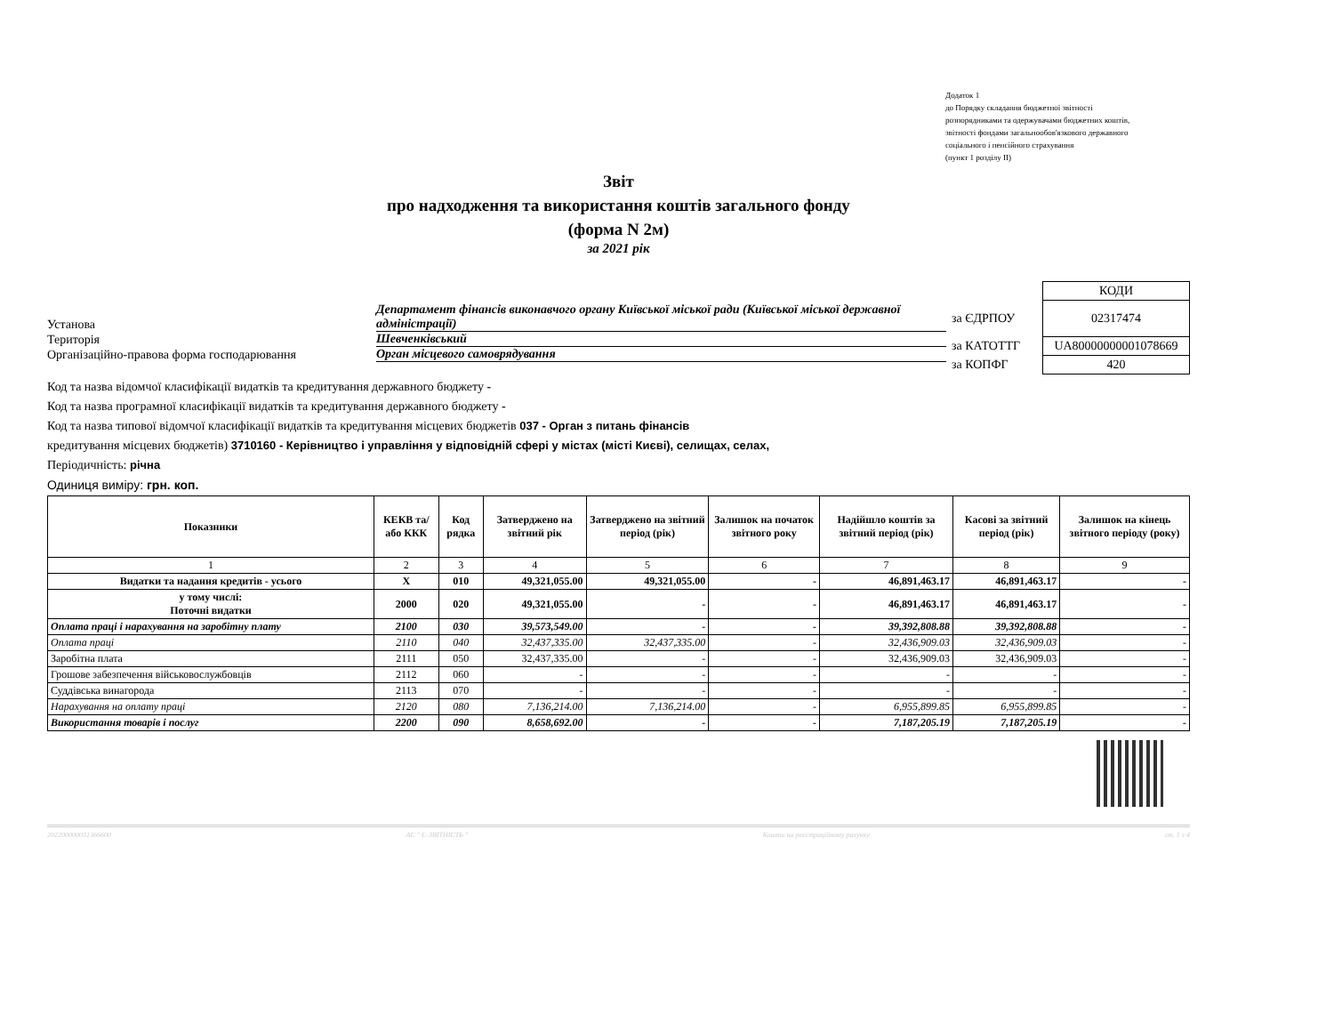Додаток 1
до Порядку складання бюджетної звітності
розпорядниками та одержувачами бюджетних коштів,
звітності фондами загальнообов'язкового державного
соціального і пенсійного страхування
(пункт 1 розділу ІІ)
Звіт
про надходження та використання коштів загального фонду
(форма N 2м)
за 2021 рік
Установа
Департамент фінансів виконавчого органу Київської міської ради (Київської міської державної адміністрації)
Територія
Шевченківський
Організаційно-правова форма господарювання
Орган місцевого самоврядування
| | КОДИ |
| за ЄДРПОУ | 02317474 |
| за КАТОТТГ | UA80000000001078669 |
| за КОПФГ | 420 |
Код та назва відомчої класифікації видатків та кредитування державного бюджету -
Код та назва програмної класифікації видатків та кредитування державного бюджету -
Код та назва типової відомчої класифікації видатків та кредитування місцевих бюджетів 037 - Орган з питань фінансів
кредитування місцевих бюджетів) 3710160 - Керівництво і управління у відповідній сфері у містах (місті Києві), селищах, селах,
Періодичність: річна
Одиниця виміру: грн. коп.
| Показники | КЕКВ та/або ККК | Код рядка | Затверджено на звітний рік | Затверджено на звітний період (рік) | Залишок на початок звітного року | Надійшло коштів за звітний період (рік) | Касові за звітний період (рік) | Залишок на кінець звітного періоду (року) |
| --- | --- | --- | --- | --- | --- | --- | --- | --- |
| 1 | 2 | 3 | 4 | 5 | 6 | 7 | 8 | 9 |
| Видатки та надання кредитів - усього | X | 010 | 49,321,055.00 | 49,321,055.00 | - | 46,891,463.17 | 46,891,463.17 | - |
| у тому числі: Поточні видатки | 2000 | 020 | 49,321,055.00 | - | - | 46,891,463.17 | 46,891,463.17 | - |
| Оплата праці і нарахування на заробітну плату | 2100 | 030 | 39,573,549.00 | - | - | 39,392,808.88 | 39,392,808.88 | - |
| Оплата праці | 2110 | 040 | 32,437,335.00 | 32,437,335.00 | - | 32,436,909.03 | 32,436,909.03 | - |
| Заробітна плата | 2111 | 050 | 32,437,335.00 | - | - | 32,436,909.03 | 32,436,909.03 | - |
| Грошове забезпечення військовослужбовців | 2112 | 060 | - | - | - | - | - | - |
| Суддівська винагорода | 2113 | 070 | - | - | - | - | - | - |
| Нарахування на оплату праці | 2120 | 080 | 7,136,214.00 | 7,136,214.00 | - | 6,955,899.85 | 6,955,899.85 | - |
| Використання товарів і послуг | 2200 | 090 | 8,658,692.00 | - | - | 7,187,205.19 | 7,187,205.19 | - |
202200000031366600 АС " Є-ЗВІТНІСТЬ " Кошти на реєстраційному рахунку ст. 1 з 4